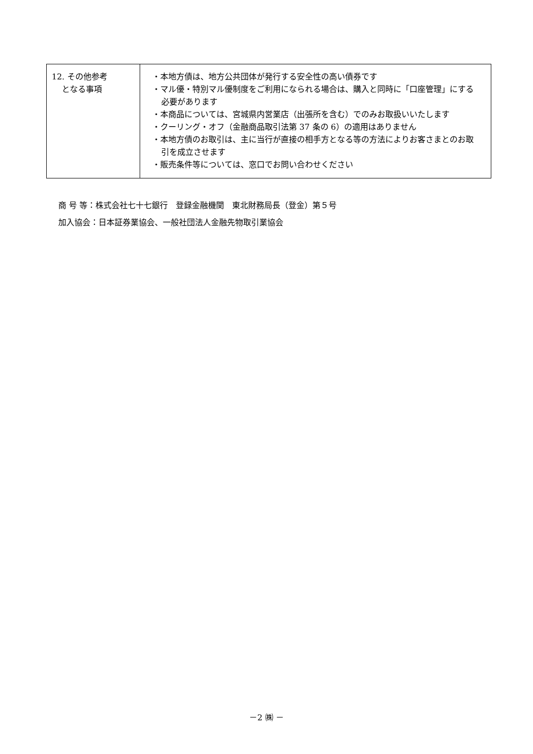| 12. その他参考 となる事項 | ・本地方債は、地方公共団体が発行する安全性の高い債券です ・マル優・特別マル優制度をご利用になられる場合は、購入と同時に「口座管理」にする必要があります ・本商品については、宮城県内営業店（出張所を含む）でのみお取扱いいたします ・クーリング・オフ（金融商品取引法第 37 条の 6）の適用はありません ・本地方債のお取引は、主に当行が直接の相手方となる等の方法によりお客さまとのお取引を成立させます ・販売条件等については、窓口でお問い合わせください |
商 号 等：株式会社七十七銀行　登録金融機関　東北財務局長（登金）第５号
加入協会：日本証券業協会、一般社団法人金融先物取引業協会
－2 ㈱ －